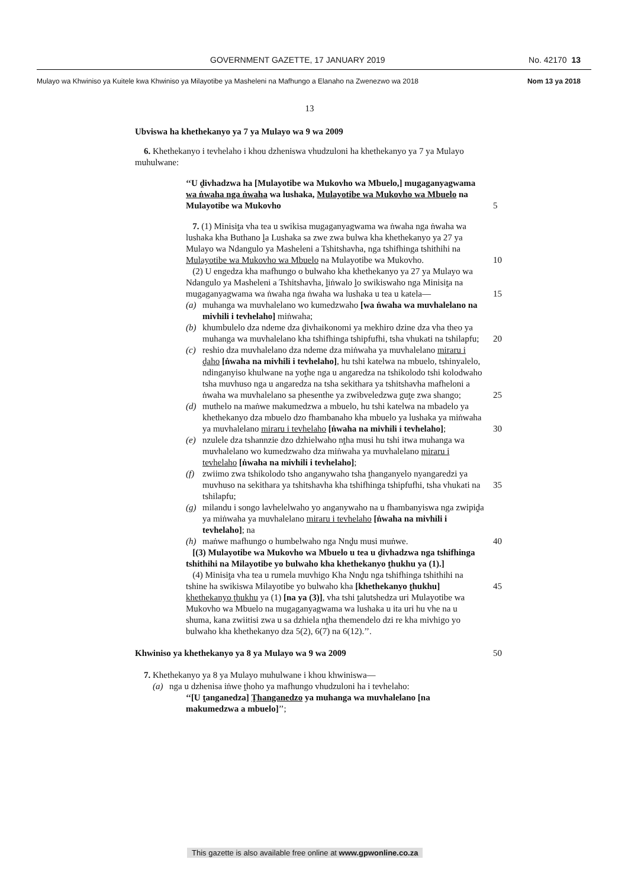GOVERNMENT GAZETTE, 17 JANUARY 2019 No. 42170 13
Mulayo wa Khwiniso ya Kuitele kwa Khwiniso ya Milayotibe ya Masheleni na Mafhungo a Elanaho na Zwenezwo wa 2018 Nom 13 ya 2018
13
Ubviswa ha khethekanyo ya 7 ya Mulayo wa 9 wa 2009
6. Khethekanyo i tevhelaho i khou dzheniswa vhudzuloni ha khethekanyo ya 7 ya Mulayo muhulwane:
‘‘U ḓivhadzwa ha [Mulayotibe wa Mukovho wa Mbuelo,] mugaganyagwama wa ṅwaha nga ṅwaha wa lushaka, Mulayotibe wa Mukovho wa Mbuelo na Mulayotibe wa Mukovho 5
7. (1) Minisiṱa vha tea u swikisa mugaganyagwama wa ṅwaha nga ṅwaha wa lushaka kha Buthano ḽa Lushaka sa zwe zwa bulwa kha khethekanyo ya 27 ya Mulayo wa Ndangulo ya Masheleni a Tshitshavha, nga tshifhinga tshithihi na Mulayotibe wa Mukovho wa Mbuelo na 10 Mulayotibe wa Mukovho.
(2) U engedza kha mafhungo o bulwaho kha khethekanyo ya 27 ya Mulayo wa Ndangulo ya Masheleni a Tshitshavha, ḽiṅwalo ḽo swikiswaho nga Minisiṱa na mugaganyagwama wa ṅwaha nga ṅwaha wa lushaka u tea u katela— 15
(a) muhanga wa muvhalelano wo kumedzwaho [wa ṅwaha wa muvhalelano na mivhili i tevhelaho] miṅwaha;
(b) khumbulelo dza ndeme dza ḓivhaikonomi ya mekhiro dzine dza vha theo ya muhanga wa muvhalelano kha tshifhinga tshipfufhi, tsha vhukati na tshilapfu; 20
(c) reshio dza muvhalelano dza ndeme dza miṅwaha ya muvhalelano miraru i ḓaho [ṅwaha na mivhili i tevhelaho], hu tshi katelwa na mbuelo, tshinyalelo, ndinganyiso khulwane na yoṱhe nga u angaredza na tshikolodo tshi kolodwaho tsha muvhuso nga u angaredza na tsha sekithara ya tshitshavha mafheloni a ṅwaha wa muvhalelano sa 25 phesenthe ya zwibveledzwa guṱe zwa shango;
(d) muthelo na maṅwe makumedzwa a mbuelo, hu tshi katelwa na mbadelo ya khethekanyo dza mbuelo dzo fhambanaho kha mbuelo ya lushaka ya miṅwaha ya muvhalelano miraru i tevhelaho [ṅwaha na mivhili i tevhelaho]; 30
(e) nzulele dza tshannzie dzo dzhielwaho nṱha musi hu tshi itwa muhanga wa muvhalelano wo kumedzwaho dza miṅwaha ya muvhalelano miraru i tevhelaho [ṅwaha na mivhili i tevhelaho];
(f) zwiimo zwa tshikolodo tsho anganywaho tsha ṱhanganyelo nyangaredzi ya muvhuso na sekithara ya tshitshavha kha tshifhinga 35 tshipfufhi, tsha vhukati na tshilapfu;
(g) milandu i songo lavhelelwaho yo anganywaho na u fhambanyiswa nga zwipiḓa ya miṅwaha ya muvhalelano miraru i tevhelaho [ṅwaha na mivhili i tevhelaho]; na
(h) maṅwe mafhungo o humbelwaho nga Nnḓu musi muṅwe. 40
[(3) Mulayotibe wa Mukovho wa Mbuelo u tea u ḓivhadzwa nga tshifhinga tshithihi na Milayotibe yo bulwaho kha khethekanyo ṱhukhu ya (1).]
(4) Minisiṱa vha tea u rumela muvhigo Kha Nnḓu nga tshifhinga tshithihi na tshine ha swikiswa Milayotibe yo bulwaho kha [khethekanyo ṱhukhu] 45 khethekanyo ṱhukhu ya (1) [na ya (3)], vha tshi ṱalutshedza uri Mulayotibe wa Mukovho wa Mbuelo na mugaganyagwama wa lushaka u ita uri hu vhe na u shuma, kana zwiitisi zwa u sa dzhiela nṱha themendelo dzi re kha mivhigo yo bulwaho kha khethekanyo dza 5(2), 6(7) na 6(12).’’.
Khwiniso ya khethekanyo ya 8 ya Mulayo wa 9 wa 2009 50
7. Khethekanyo ya 8 ya Mulayo muhulwane i khou khwiniswa—
(a) nga u dzhenisa iṅwe ṱhoho ya mafhungo vhudzuloni ha i tevhelaho:
‘‘[U ṱanganedza] Ṱhanganedzo ya muhanga wa muvhalelano [na makumedzwa a mbuelo]’’;
This gazette is also available free online at www.gpwonline.co.za